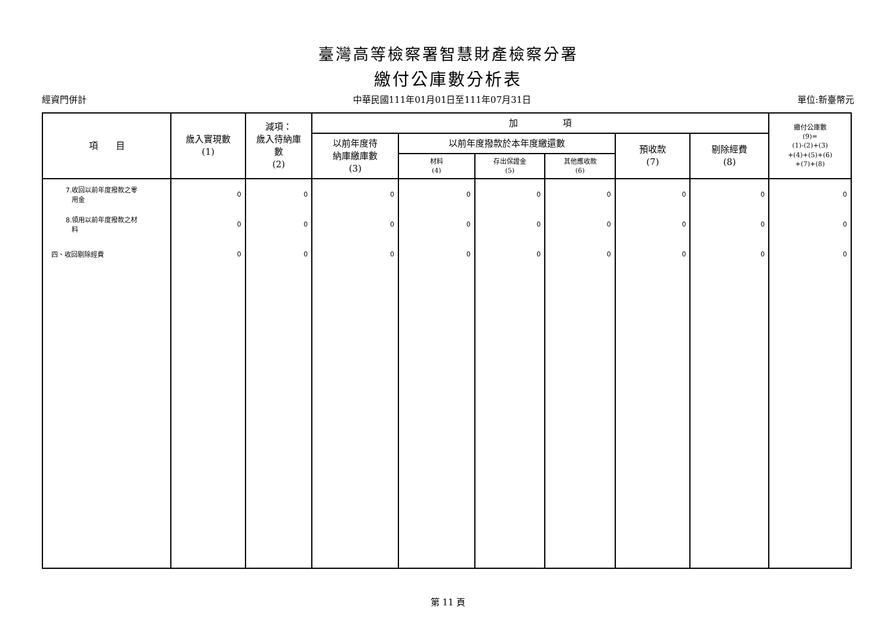臺灣高等檢察署智慧財產檢察分署
繳付公庫數分析表
經資門併計 中華民國111年01月01日至111年07月31日 單位:新臺幣元
| 項 目 | 歲入實現數 (1) | 減項： 歲入待納庫 數 (2) | 加 項 | | | | | | 繳付公庫數 (9)= (1)-(2)+(3) +(4)+(5)+(6) +(7)+(8) |
| --- | --- | --- | --- | --- | --- | --- | --- | --- | --- |
| | | | 以前年度待 納庫繳庫數 (3) | 以前年度撥款於本年度繳還數 | | | 預收款 (7) | 剔除經費 (8) | |
| | | | | 材料 (4) | 存出保證金 (5) | 其他應收款 (6) | | | |
| 7.收回以前年度撥款之零 用金 | 0 | 0 | 0 | 0 | 0 | 0 | 0 | 0 | 0 |
| 8.領用以前年度撥款之材 料 | 0 | 0 | 0 | 0 | 0 | 0 | 0 | 0 | 0 |
| 四、收回剔除經費 | 0 | 0 | 0 | 0 | 0 | 0 | 0 | 0 | 0 |
第 11 頁